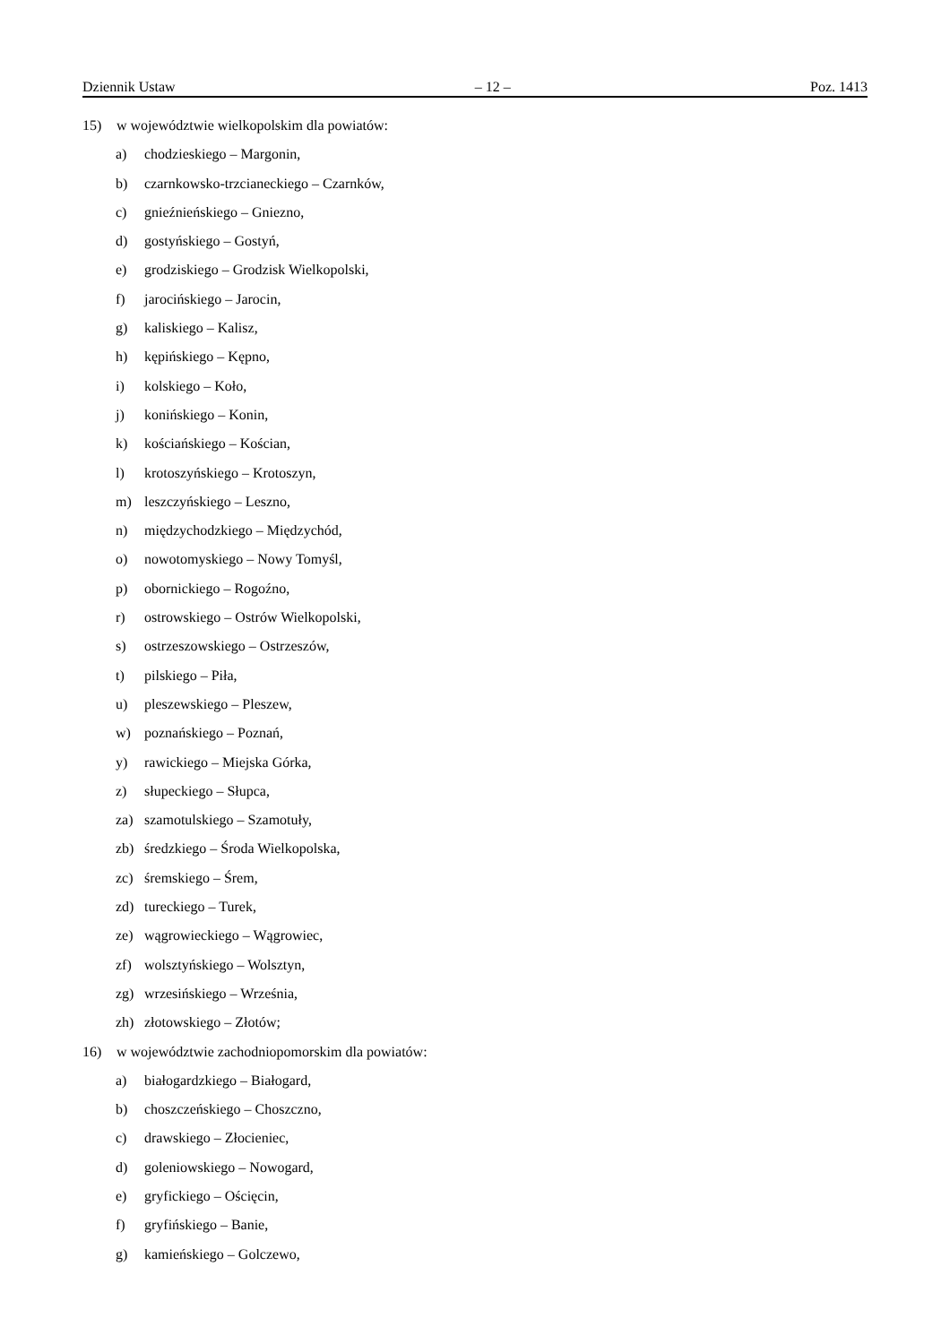Dziennik Ustaw – 12 – Poz. 1413
15) w województwie wielkopolskim dla powiatów:
a) chodzieskiego – Margonin,
b) czarnkowsko-trzcianeckiego – Czarnków,
c) gnieźnieńskiego – Gniezno,
d) gostyńskiego – Gostyń,
e) grodziskiego – Grodzisk Wielkopolski,
f) jarocińskiego – Jarocin,
g) kaliskiego – Kalisz,
h) kępińskiego – Kępno,
i) kolskiego – Koło,
j) konińskiego – Konin,
k) kościańskiego – Kościan,
l) krotoszyńskiego – Krotoszyn,
m) leszczyńskiego – Leszno,
n) międzychodzkiego – Międzychód,
o) nowotomyskiego – Nowy Tomyśl,
p) obornickiego – Rogoźno,
r) ostrowskiego – Ostrów Wielkopolski,
s) ostrzeszowskiego – Ostrzeszów,
t) pilskiego – Piła,
u) pleszewskiego – Pleszew,
w) poznańskiego – Poznań,
y) rawickiego – Miejska Górka,
z) słupeckiego – Słupca,
za) szamotulskiego – Szamotuły,
zb) średzkiego – Środa Wielkopolska,
zc) śremskiego – Śrem,
zd) tureckiego – Turek,
ze) wągrowieckiego – Wągrowiec,
zf) wolsztyńskiego – Wolsztyn,
zg) wrzesińskiego – Września,
zh) złotowskiego – Złotów;
16) w województwie zachodniopomorskim dla powiatów:
a) białogardzkiego – Białogard,
b) choszczeńskiego – Choszczno,
c) drawskiego – Złocieniec,
d) goleniowskiego – Nowogard,
e) gryfickiego – Ościęcin,
f) gryfińskiego – Banie,
g) kamieńskiego – Golczewo,